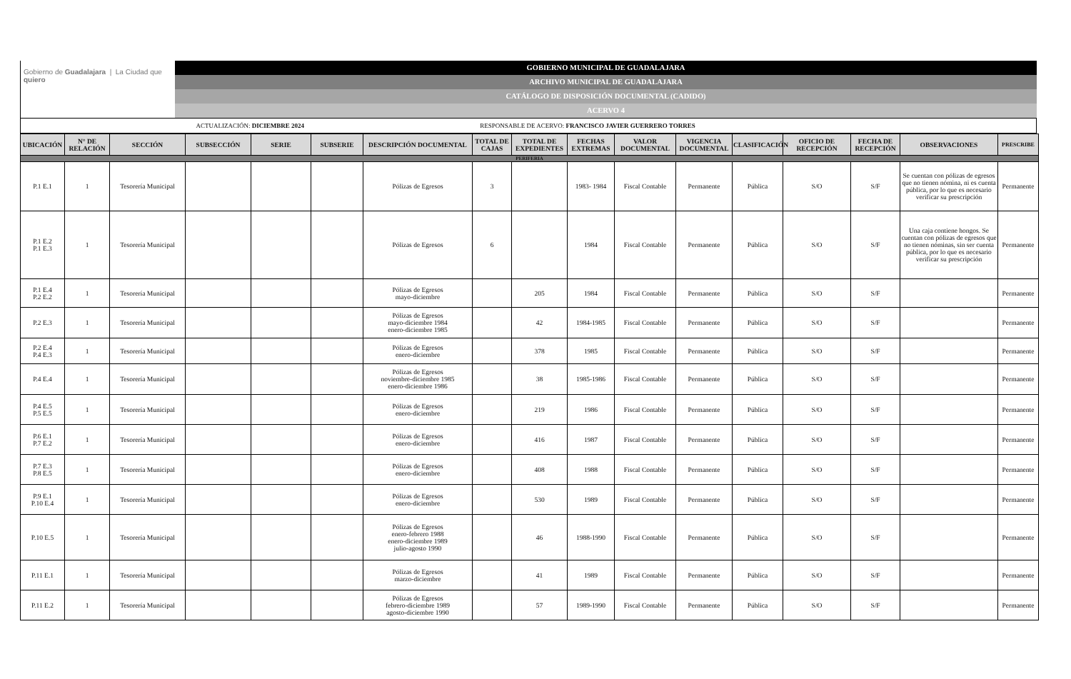Gobierno de Guadalajara | La Ciudad que quiero
GOBIERNO MUNICIPAL DE GUADALAJARA
ARCHIVO MUNICIPAL DE GUADALAJARA
CATÁLOGO DE DISPOSICIÓN DOCUMENTAL (CADIDO)
ACERVO 4
| ACTUALIZACIÓN: DICIEMBRE 2024 | RESPONSABLE DE ACERVO: FRANCISCO JAVIER GUERRERO TORRES |
| UBICACIÓN | N° DE RELACIÓN | SECCIÓN | SUBSECCIÓN | SERIE | SUBSERIE | DESCRIPCIÓN DOCUMENTAL | TOTAL DE CAJAS | TOTAL DE EXPEDIENTES | FECHAS EXTREMAS | VALOR DOCUMENTAL | VIGENCIA DOCUMENTAL | CLASIFICACIÓN | OFICIO DE RECEPCIÓN | FECHA DE RECEPCIÓN | OBSERVACIONES | PRESCRIBE |
| --- | --- | --- | --- | --- | --- | --- | --- | --- | --- | --- | --- | --- | --- | --- | --- | --- |
| PERIFERIA | | | | | | | | | | | | | | | | |
| P.1 E.1 | 1 | Tesorería Municipal | | | | Pólizas de Egresos | 3 | | 1983- 1984 | Fiscal Contable | Permanente | Pública | S/O | S/F | Se cuentan con pólizas de egresos que no tienen nómina, ni es cuenta pública, por lo que es necesario verificar su prescripción | Permanente |
| P.1 E.2 P.1 E.3 | 1 | Tesorería Municipal | | | | Pólizas de Egresos | 6 | | 1984 | Fiscal Contable | Permanente | Pública | S/O | S/F | Una caja contiene hongos. Se cuentan con pólizas de egresos que no tienen nóminas, sin ser cuenta pública, por lo que es necesario verificar su prescripción | Permanente |
| P.1 E.4 P.2 E.2 | 1 | Tesorería Municipal | | | | Pólizas de Egresos mayo-diciembre | | 205 | 1984 | Fiscal Contable | Permanente | Pública | S/O | S/F | | Permanente |
| P.2 E.3 | 1 | Tesorería Municipal | | | | Pólizas de Egresos mayo-diciembre 1984 enero-diciembre 1985 | | 42 | 1984-1985 | Fiscal Contable | Permanente | Pública | S/O | S/F | | Permanente |
| P.2 E.4 P.4 E.3 | 1 | Tesorería Municipal | | | | Pólizas de Egresos enero-diciembre | | 378 | 1985 | Fiscal Contable | Permanente | Pública | S/O | S/F | | Permanente |
| P.4 E.4 | 1 | Tesorería Municipal | | | | Pólizas de Egresos noviembre-diciembre 1985 enero-diciembre 1986 | | 38 | 1985-1986 | Fiscal Contable | Permanente | Pública | S/O | S/F | | Permanente |
| P.4 E.5 P.5 E.5 | 1 | Tesorería Municipal | | | | Pólizas de Egresos enero-diciembre | | 219 | 1986 | Fiscal Contable | Permanente | Pública | S/O | S/F | | Permanente |
| P.6 E.1 P.7 E.2 | 1 | Tesorería Municipal | | | | Pólizas de Egresos enero-diciembre | | 416 | 1987 | Fiscal Contable | Permanente | Pública | S/O | S/F | | Permanente |
| P.7 E.3 P.8 E.5 | 1 | Tesorería Municipal | | | | Pólizas de Egresos enero-diciembre | | 408 | 1988 | Fiscal Contable | Permanente | Pública | S/O | S/F | | Permanente |
| P.9 E.1 P.10 E.4 | 1 | Tesorería Municipal | | | | Pólizas de Egresos enero-diciembre | | 530 | 1989 | Fiscal Contable | Permanente | Pública | S/O | S/F | | Permanente |
| P.10 E.5 | 1 | Tesorería Municipal | | | | Pólizas de Egresos enero-febrero 1988 enero-diciembre 1989 julio-agosto 1990 | | 46 | 1988-1990 | Fiscal Contable | Permanente | Pública | S/O | S/F | | Permanente |
| P.11 E.1 | 1 | Tesorería Municipal | | | | Pólizas de Egresos marzo-diciembre | | 41 | 1989 | Fiscal Contable | Permanente | Pública | S/O | S/F | | Permanente |
| P.11 E.2 | 1 | Tesorería Municipal | | | | Pólizas de Egresos febrero-diciembre 1989 agosto-diciembre 1990 | | 57 | 1989-1990 | Fiscal Contable | Permanente | Pública | S/O | S/F | | Permanente |